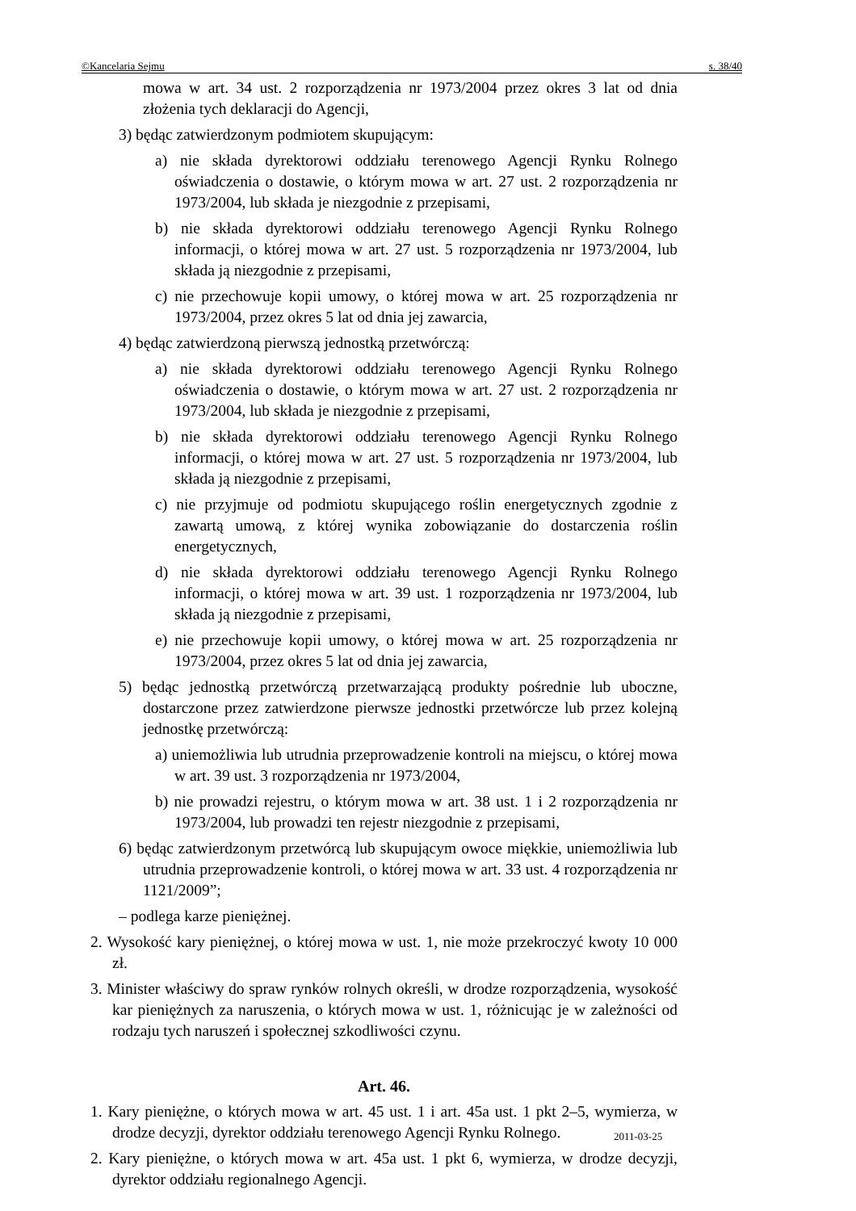©Kancelaria Sejmu s. 38/40
mowa w art. 34 ust. 2 rozporządzenia nr 1973/2004 przez okres 3 lat od dnia złożenia tych deklaracji do Agencji,
3) będąc zatwierdzonym podmiotem skupującym:
a) nie składa dyrektorowi oddziału terenowego Agencji Rynku Rolnego oświadczenia o dostawie, o którym mowa w art. 27 ust. 2 rozporządzenia nr 1973/2004, lub składa je niezgodnie z przepisami,
b) nie składa dyrektorowi oddziału terenowego Agencji Rynku Rolnego informacji, o której mowa w art. 27 ust. 5 rozporządzenia nr 1973/2004, lub składa ją niezgodnie z przepisami,
c) nie przechowuje kopii umowy, o której mowa w art. 25 rozporządzenia nr 1973/2004, przez okres 5 lat od dnia jej zawarcia,
4) będąc zatwierdzoną pierwszą jednostką przetwórczą:
a) nie składa dyrektorowi oddziału terenowego Agencji Rynku Rolnego oświadczenia o dostawie, o którym mowa w art. 27 ust. 2 rozporządzenia nr 1973/2004, lub składa je niezgodnie z przepisami,
b) nie składa dyrektorowi oddziału terenowego Agencji Rynku Rolnego informacji, o której mowa w art. 27 ust. 5 rozporządzenia nr 1973/2004, lub składa ją niezgodnie z przepisami,
c) nie przyjmuje od podmiotu skupującego roślin energetycznych zgodnie z zawartą umową, z której wynika zobowiązanie do dostarczenia roślin energetycznych,
d) nie składa dyrektorowi oddziału terenowego Agencji Rynku Rolnego informacji, o której mowa w art. 39 ust. 1 rozporządzenia nr 1973/2004, lub składa ją niezgodnie z przepisami,
e) nie przechowuje kopii umowy, o której mowa w art. 25 rozporządzenia nr 1973/2004, przez okres 5 lat od dnia jej zawarcia,
5) będąc jednostką przetwórczą przetwarzającą produkty pośrednie lub uboczne, dostarczone przez zatwierdzone pierwsze jednostki przetwórcze lub przez kolejną jednostkę przetwórczą:
a) uniemożliwia lub utrudnia przeprowadzenie kontroli na miejscu, o której mowa w art. 39 ust. 3 rozporządzenia nr 1973/2004,
b) nie prowadzi rejestru, o którym mowa w art. 38 ust. 1 i 2 rozporządzenia nr 1973/2004, lub prowadzi ten rejestr niezgodnie z przepisami,
6) będąc zatwierdzonym przetwórcą lub skupującym owoce miękkie, uniemożliwia lub utrudnia przeprowadzenie kontroli, o której mowa w art. 33 ust. 4 rozporządzenia nr 1121/2009”;
– podlega karze pieniężnej.
2. Wysokość kary pieniężnej, o której mowa w ust. 1, nie może przekroczyć kwoty 10 000 zł.
3. Minister właściwy do spraw rynków rolnych określi, w drodze rozporządzenia, wysokość kar pieniężnych za naruszenia, o których mowa w ust. 1, różnicując je w zależności od rodzaju tych naruszeń i społecznej szkodliwości czynu.
Art. 46.
1. Kary pieniężne, o których mowa w art. 45 ust. 1 i art. 45a ust. 1 pkt 2–5, wymierza, w drodze decyzji, dyrektor oddziału terenowego Agencji Rynku Rolnego.
2. Kary pieniężne, o których mowa w art. 45a ust. 1 pkt 6, wymierza, w drodze decyzji, dyrektor oddziału regionalnego Agencji.
2011-03-25